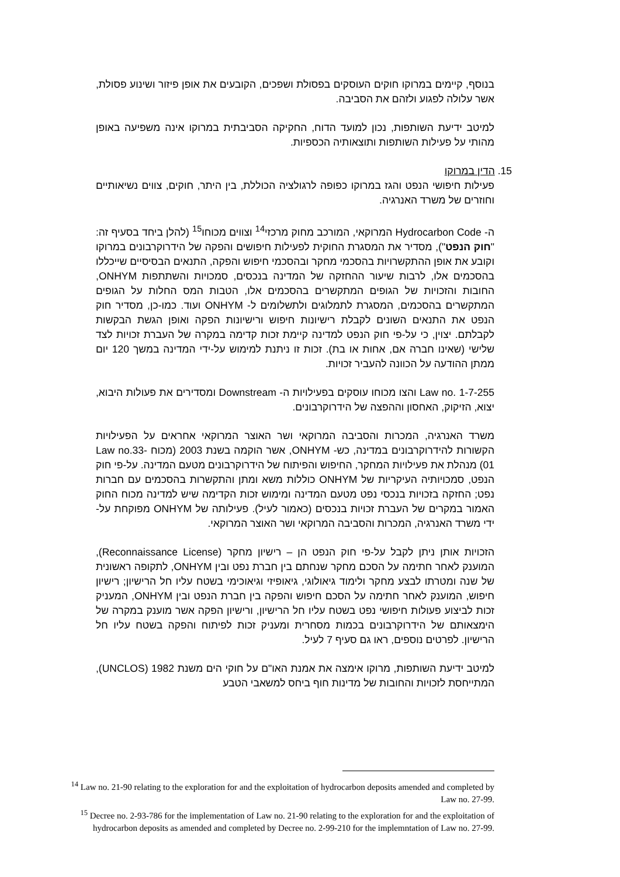בנוסף, קיימים במרוקו חוקים העוסקים בפסולת ושפכים, הקובעים את אופן פיזור ושינוע פסולת, אשר עלולה לפגוע ולזהם את הסביבה.
למיטב ידיעת השותפות, נכון למועד הדוח, החקיקה הסביבתית במרוקו אינה משפיעה באופן מהותי על פעילות השותפות ותוצאותיה הכספיות.
15. הדין במרוקו
פעילות חיפושי הנפט והגז במרוקו כפופה לרגולציה הכוללת, בין היתר, חוקים, צווים נשיאותיים וחוזרים של משרד האנרגיה.
ה- Hydrocarbon Code המרוקאי, המורכב מחוק מרכזי<sup>14</sup> וצווים מכוחו<sup>15</sup> (להלן ביחד בסעיף זה: "חוק הנפט"), מסדיר את המסגרת החוקית לפעילות חיפושים והפקה של הידרוקרבונים במרוקו וקובע את אופן ההתקשרויות בהסכמי מחקר ובהסכמי חיפוש והפקה, התנאים הבסיסיים שייכללו בהסכמים אלו, לרבות שיעור ההחזקה של המדינה בנכסים, סמכויות והשתתפות ONHYM, החובות והזכויות של הגופים המתקשרים בהסכמים אלו, הטבות המס החלות על הגופים המתקשרים בהסכמים, המסגרת לתמלוגים ולתשלומים ל- ONHYM ועוד. כמו-כן, מסדיר חוק הנפט את התנאים השונים לקבלת רישיונות חיפוש ורישיונות הפקה ואופן הגשת הבקשות לקבלתם. יצוין, כי על-פי חוק הנפט למדינה קיימת זכות קדימה במקרה של העברת זכויות לצד שלישי (שאינו חברה אם, אחות או בת). זכות זו ניתנת למימוש על-ידי המדינה במשך 120 יום ממתן ההודעה על הכוונה להעביר זכויות.
Law no. 1-7-255 והצו מכוחו עוסקים בפעילויות ה- Downstream ומסדירים את פעולות היבוא, יצוא, הזיקוק, האחסון וההפצה של הידרוקרבונים.
משרד האנרגיה, המכרות והסביבה המרוקאי ושר האוצר המרוקאי אחראים על הפעילויות הקשורות להידרוקרבונים במדינה, כש- ONHYM, אשר הוקמה בשנת 2003 (מכוח Law no.33-01) מנהלת את פעילויות המחקר, החיפוש והפיתוח של הידרוקרבונים מטעם המדינה. על-פי חוק הנפט, סמכויותיה העיקריות של ONHYM כוללות משא ומתן והתקשרות בהסכמים עם חברות נפט; החזקה בזכויות בנכסי נפט מטעם המדינה ומימוש זכות הקדימה שיש למדינה מכוח החוק האמור במקרים של העברת זכויות בנכסים (כאמור לעיל). פעילותה של ONHYM מפוקחת על-ידי משרד האנרגיה, המכרות והסביבה המרוקאי ושר האוצר המרוקאי.
הזכויות אותן ניתן לקבל על-פי חוק הנפט הן – רישיון מחקר (Reconnaissance License), המוענק לאחר חתימה על הסכם מחקר שנחתם בין חברת נפט ובין ONHYM, לתקופה ראשונית של שנה ומטרתו לבצע מחקר ולימוד גיאולוגי, גיאופיזי וגיאוכימי בשטח עליו חל הרישיון; רישיון חיפוש, המוענק לאחר חתימה על הסכם חיפוש והפקה בין חברת הנפט ובין ONHYM, המעניק זכות לביצוע פעולות חיפושי נפט בשטח עליו חל הרישיון, ורישיון הפקה אשר מוענק במקרה של הימצאותם של הידרוקרבונים בכמות מסחרית ומעניק זכות לפיתוח והפקה בשטח עליו חל הרישיון. לפרטים נוספים, ראו גם סעיף 7 לעיל.
למיטב ידיעת השותפות, מרוקו אימצה את אמנת האו"ם על חוקי הים משנת 1982 (UNCLOS), המתייחסת לזכויות והחובות של מדינות חוף ביחס למשאבי הטבע
<sup>14</sup> Law no. 21-90 relating to the exploration for and the exploitation of hydrocarbon deposits amended and completed by Law no. 27-99.
<sup>15</sup> Decree no. 2-93-786 for the implementation of Law no. 21-90 relating to the exploration for and the exploitation of hydrocarbon deposits as amended and completed by Decree no. 2-99-210 for the implemntation of Law no. 27-99.